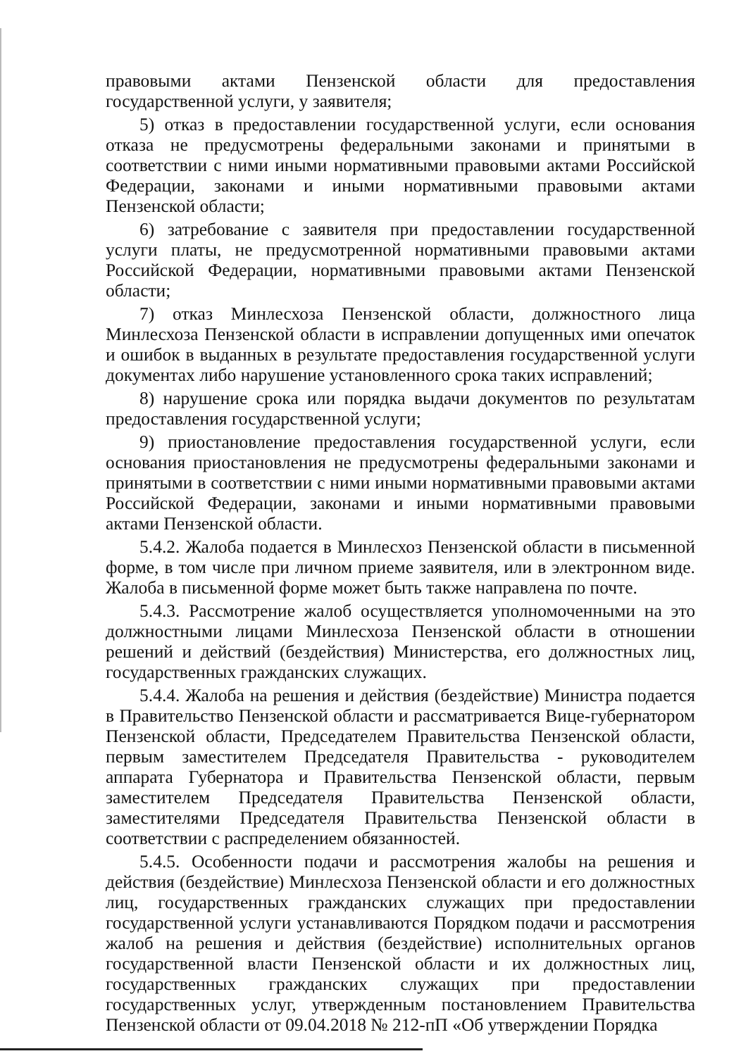правовыми актами Пензенской области для предоставления государственной услуги, у заявителя;
5) отказ в предоставлении государственной услуги, если основания отказа не предусмотрены федеральными законами и принятыми в соответствии с ними иными нормативными правовыми актами Российской Федерации, законами и иными нормативными правовыми актами Пензенской области;
6) затребование с заявителя при предоставлении государственной услуги платы, не предусмотренной нормативными правовыми актами Российской Федерации, нормативными правовыми актами Пензенской области;
7) отказ Минлесхоза Пензенской области, должностного лица Минлесхоза Пензенской области в исправлении допущенных ими опечаток и ошибок в выданных в результате предоставления государственной услуги документах либо нарушение установленного срока таких исправлений;
8) нарушение срока или порядка выдачи документов по результатам предоставления государственной услуги;
9) приостановление предоставления государственной услуги, если основания приостановления не предусмотрены федеральными законами и принятыми в соответствии с ними иными нормативными правовыми актами Российской Федерации, законами и иными нормативными правовыми актами Пензенской области.
5.4.2. Жалоба подается в Минлесхоз Пензенской области в письменной форме, в том числе при личном приеме заявителя, или в электронном виде. Жалоба в письменной форме может быть также направлена по почте.
5.4.3. Рассмотрение жалоб осуществляется уполномоченными на это должностными лицами Минлесхоза Пензенской области в отношении решений и действий (бездействия) Министерства, его должностных лиц, государственных гражданских служащих.
5.4.4. Жалоба на решения и действия (бездействие) Министра подается в Правительство Пензенской области и рассматривается Вице-губернатором Пензенской области, Председателем Правительства Пензенской области, первым заместителем Председателя Правительства - руководителем аппарата Губернатора и Правительства Пензенской области, первым заместителем Председателя Правительства Пензенской области, заместителями Председателя Правительства Пензенской области в соответствии с распределением обязанностей.
5.4.5. Особенности подачи и рассмотрения жалобы на решения и действия (бездействие) Минлесхоза Пензенской области и его должностных лиц, государственных гражданских служащих при предоставлении государственной услуги устанавливаются Порядком подачи и рассмотрения жалоб на решения и действия (бездействие) исполнительных органов государственной власти Пензенской области и их должностных лиц, государственных гражданских служащих при предоставлении государственных услуг, утвержденным постановлением Правительства Пензенской области от 09.04.2018 № 212-пП «Об утверждении Порядка